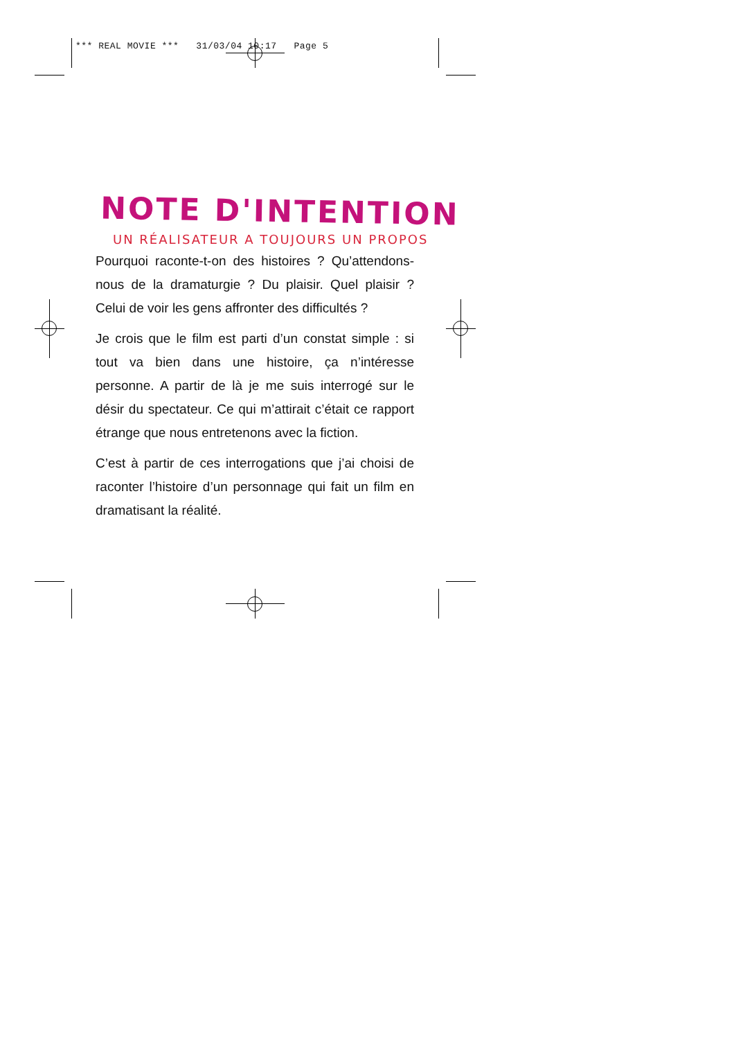*** REAL MOVIE *** 31/03/04 10:17 Page 5
NOTE D'INTENTION
UN RÉALISATEUR A TOUJOURS UN PROPOS
Pourquoi raconte-t-on des histoires ? Qu’attendons-nous de la dramaturgie ? Du plaisir. Quel plaisir ? Celui de voir les gens affronter des difficultés ?
Je crois que le film est parti d’un constat simple : si tout va bien dans une histoire, ça n’intéresse personne. A partir de là je me suis interrogé sur le désir du spectateur. Ce qui m’attirait c’était ce rapport étrange que nous entretenons avec la fiction.
C’est à partir de ces interrogations que j’ai choisi de raconter l’histoire d’un personnage qui fait un film en dramatisant la réalité.